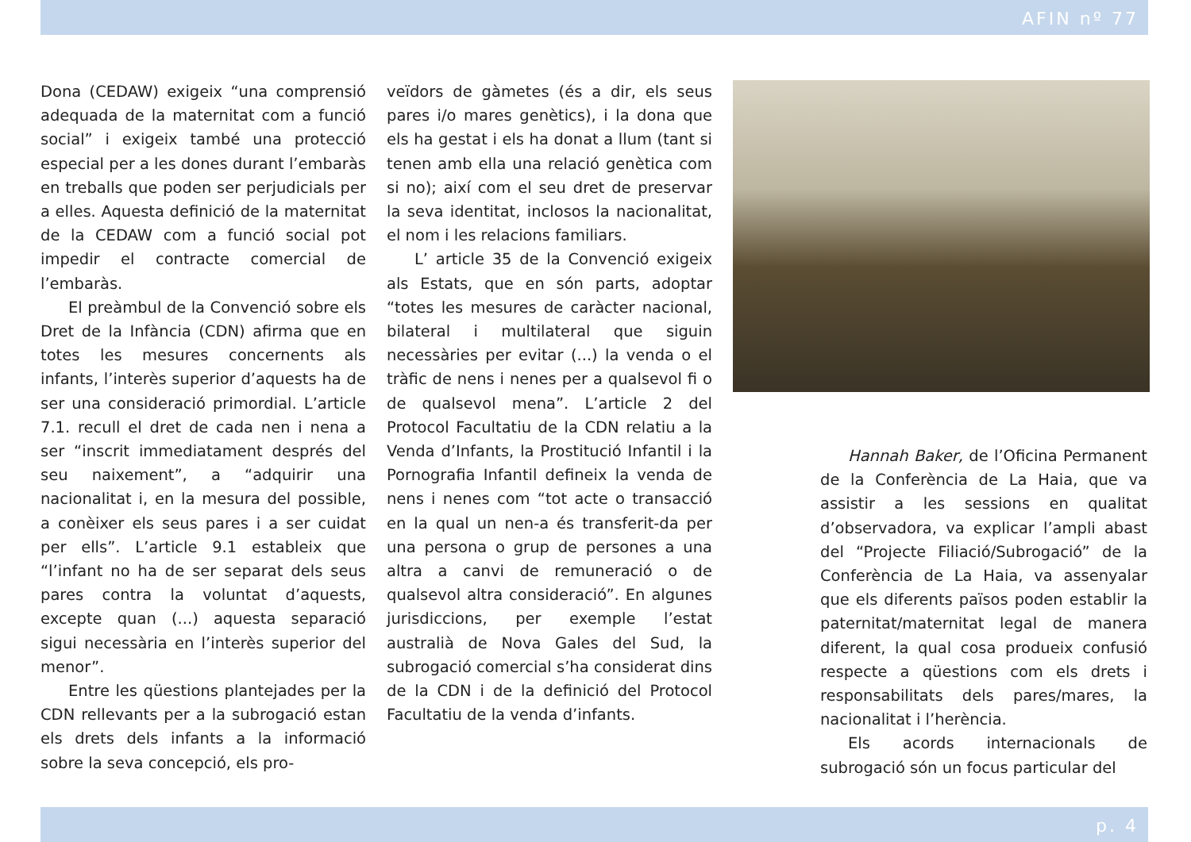AFIN nº 77
Dona (CEDAW) exigeix “una comprensió adequada de la maternitat com a funció social” i exigeix també una protecció especial per a les dones durant l’embaràs en treballs que poden ser perjudicials per a elles. Aquesta definició de la maternitat de la CEDAW com a funció social pot impedir el contracte comercial de l’embaràs.
El preàmbul de la Convenció sobre els Dret de la Infància (CDN) afirma que en totes les mesures concernents als infants, l’interès superior d’aquests ha de ser una consideració primordial. L’article 7.1. recull el dret de cada nen i nena a ser “inscrit immediatament després del seu naixement”, a “adquirir una nacionalitat i, en la mesura del possible, a conèixer els seus pares i a ser cuidat per ells”. L’article 9.1 estableix que “l’infant no ha de ser separat dels seus pares contra la voluntat d’aquests, excepte quan (...) aquesta separació sigui necessària en l’interès superior del menor”.
Entre les qüestions plantejades per la CDN rellevants per a la subrogació estan els drets dels infants a la informació sobre la seva concepció, els pro-
veïdors de gàmetes (és a dir, els seus pares i/o mares genètics), i la dona que els ha gestat i els ha donat a llum (tant si tenen amb ella una relació genètica com si no); així com el seu dret de preservar la seva identitat, inclosos la nacionalitat, el nom i les relacions familiars.
L’ article 35 de la Convenció exigeix als Estats, que en són parts, adoptar “totes les mesures de caràcter nacional, bilateral i multilateral que siguin necessàries per evitar (...) la venda o el tràfic de nens i nenes per a qualsevol fi o de qualsevol mena”. L’article 2 del Protocol Facultatiu de la CDN relatiu a la Venda d’Infants, la Prostitució Infantil i la Pornografia Infantil defineix la venda de nens i nenes com “tot acte o transacció en la qual un nen-a és transferit-da per una persona o grup de persones a una altra a canvi de remuneració o de qualsevol altra consideració”. En algunes jurisdiccions, per exemple l’estat australià de Nova Gales del Sud, la subrogació comercial s’ha considerat dins de la CDN i de la definició del Protocol Facultatiu de la venda d’infants.
Hannah Baker, de l’Oficina Permanent de la Conferència de La Haia, que va assistir a les sessions en qualitat d’observadora, va explicar l’ampli abast del “Projecte Filiació/Subrogació” de la Conferència de La Haia, va assenyalar que els diferents països poden establir la paternitat/maternitat legal de manera diferent, la qual cosa produeix confusió respecte a qüestions com els drets i responsabilitats dels pares/mares, la nacionalitat i l’herència.
Els acords internacionals de subrogació són un focus particular del
p. 4